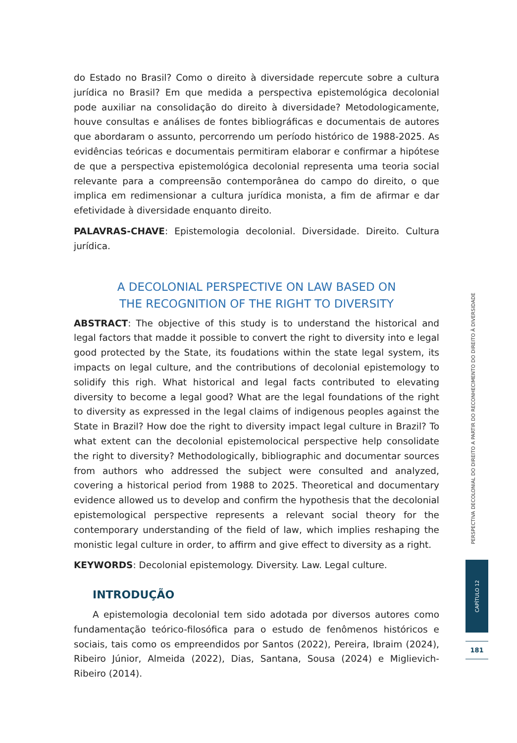do Estado no Brasil? Como o direito à diversidade repercute sobre a cultura jurídica no Brasil? Em que medida a perspectiva epistemológica decolonial pode auxiliar na consolidação do direito à diversidade? Metodologicamente, houve consultas e análises de fontes bibliográficas e documentais de autores que abordaram o assunto, percorrendo um período histórico de 1988-2025. As evidências teóricas e documentais permitiram elaborar e confirmar a hipótese de que a perspectiva epistemológica decolonial representa uma teoria social relevante para a compreensão contemporânea do campo do direito, o que implica em redimensionar a cultura jurídica monista, a fim de afirmar e dar efetividade à diversidade enquanto direito.
PALAVRAS-CHAVE: Epistemologia decolonial. Diversidade. Direito. Cultura jurídica.
A DECOLONIAL PERSPECTIVE ON LAW BASED ON
THE RECOGNITION OF THE RIGHT TO DIVERSITY
ABSTRACT: The objective of this study is to understand the historical and legal factors that madde it possible to convert the right to diversity into e legal good protected by the State, its foudations within the state legal system, its impacts on legal culture, and the contributions of decolonial epistemology to solidify this righ. What historical and legal facts contributed to elevating diversity to become a legal good? What are the legal foundations of the right to diversity as expressed in the legal claims of indigenous peoples against the State in Brazil? How doe the right to diversity impact legal culture in Brazil? To what extent can the decolonial epistemolocical perspective help consolidate the right to diversity? Methodologically, bibliographic and documentar sources from authors who addressed the subject were consulted and analyzed, covering a historical period from 1988 to 2025. Theoretical and documentary evidence allowed us to develop and confirm the hypothesis that the decolonial epistemological perspective represents a relevant social theory for the contemporary understanding of the field of law, which implies reshaping the monistic legal culture in order, to affirm and give effect to diversity as a right.
KEYWORDS: Decolonial epistemology. Diversity. Law. Legal culture.
INTRODUÇÃO
A epistemologia decolonial tem sido adotada por diversos autores como fundamentação teórico-filosófica para o estudo de fenômenos históricos e sociais, tais como os empreendidos por Santos (2022), Pereira, Ibraim (2024), Ribeiro Júnior, Almeida (2022), Dias, Santana, Sousa (2024) e Miglievich-Ribeiro (2014).
PERSPECTIVA DECOLONIAL DO DIREITO A PARTIR DO RECONHECIMENTO DO DIREITO À DIVERSIDADE
CAPÍTULO 12
181